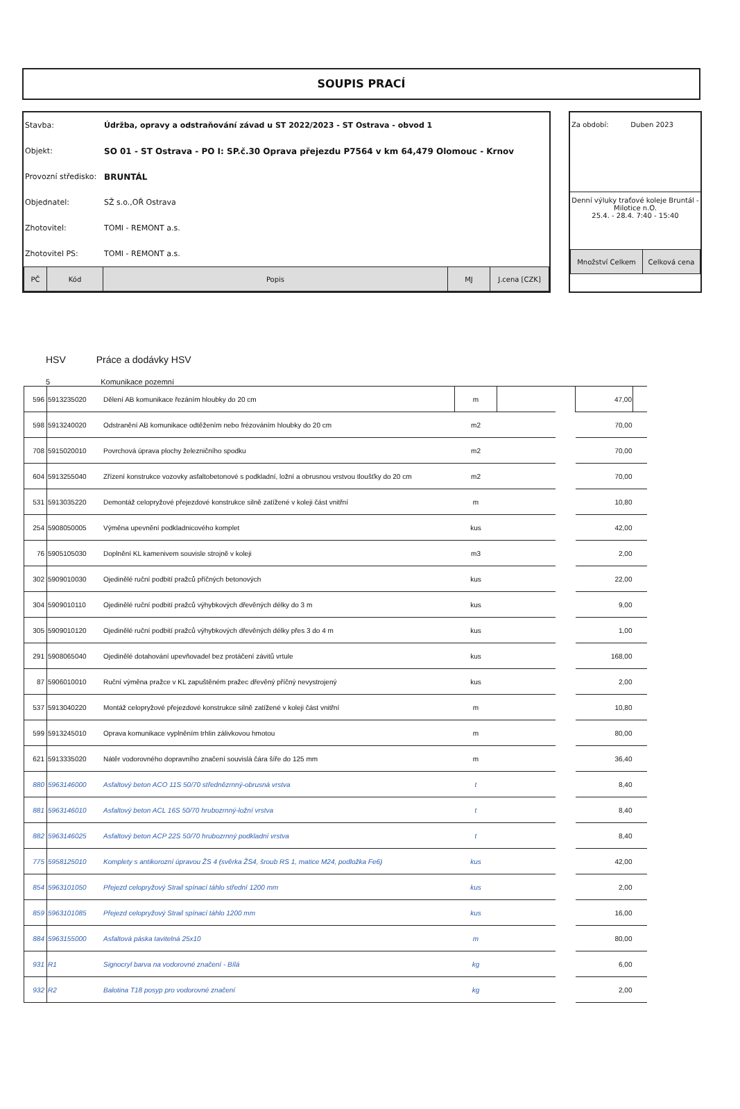SOUPIS PRACÍ
| Stavba: | Údržba, opravy a odstraňování závad u ST 2022/2023 - ST Ostrava - obvod 1 |
| Objekt: | SO 01 - ST Ostrava - PO I: SP.č.30 Oprava přejezdu P7564 v km 64,479 Olomouc - Krnov |
| Provozní středisko: | BRUNTÁL |
| Objednatel: | SŽ s.o.,OŘ Ostrava |
| Zhotovitel: | TOMI - REMONT a.s. |
| Zhotovitel PS: | TOMI - REMONT a.s. |
| PČ | Kód | Popis | MJ | J.cena [CZK] |
| --- | --- | --- | --- | --- |
Za období: Duben 2023
Denní výluky traťové koleje Bruntál - Milotice n.O.
25.4. - 28.4. 7:40 - 15:40
| Množství Celkem | Celková cena |
| --- | --- |
HSV Práce a dodávky HSV
5 Komunikace pozemní
| 596 | 5913235020 | Dělení AB komunikace řezáním hloubky do 20 cm | m | | | 47,00 | |
| 598 | 5913240020 | Odstranění AB komunikace odtěžením nebo frézováním hloubky do 20 cm | m2 | | | 70,00 | |
| 708 | 5915020010 | Povrchová úprava plochy železničního spodku | m2 | | | 70,00 | |
| 604 | 5913255040 | Zřízení konstrukce vozovky asfaltobetonové s podkladní, ložní a obrusnou vrstvou tloušťky do 20 cm | m2 | | | 70,00 | |
| 531 | 5913035220 | Demontáž celopryžové přejezdové konstrukce silně zatížené v koleji část vnitřní | m | | | 10,80 | |
| 254 | 5908050005 | Výměna upevnění podkladnicového komplet | kus | | | 42,00 | |
| 76 | 5905105030 | Doplnění KL kamenivem souvisle strojně v koleji | m3 | | | 2,00 | |
| 302 | 5909010030 | Ojedinělé ruční podbití pražců příčných betonových | kus | | | 22,00 | |
| 304 | 5909010110 | Ojedinělé ruční podbití pražců výhybkových dřevěných délky do 3 m | kus | | | 9,00 | |
| 305 | 5909010120 | Ojedinělé ruční podbití pražců výhybkových dřevěných délky přes 3 do 4 m | kus | | | 1,00 | |
| 291 | 5908065040 | Ojedinělé dotahování upevňovadel bez protáčení závitů vrtule | kus | | | 168,00 | |
| 87 | 5906010010 | Ruční výměna pražce v KL zapuštěném pražec dřevěný příčný nevystrojený | kus | | | 2,00 | |
| 537 | 5913040220 | Montáž celopryžové přejezdové konstrukce silně zatížené v koleji část vnitřní | m | | | 10,80 | |
| 599 | 5913245010 | Oprava komunikace vyplněním trhlin zálivkovou hmotou | m | | | 80,00 | |
| 621 | 5913335020 | Nátěr vodorovného dopravního značení souvislá čára šíře do 125 mm | m | | | 36,40 | |
| 880 | 5963146000 | Asfaltový beton ACO 11S 50/70 střednězrnný-obrusná vrstva | t | | | 8,40 | |
| 881 | 5963146010 | Asfaltový beton ACL 16S 50/70 hrubozrnný-ložní vrstva | t | | | 8,40 | |
| 882 | 5963146025 | Asfaltový beton ACP 22S 50/70 hrubozrnný podkladní vrstva | t | | | 8,40 | |
| 775 | 5958125010 | Komplety s antikorozní úpravou ŽS 4 (svěrka ŽS4, šroub RS 1, matice M24, podložka Fe6) | kus | | | 42,00 | |
| 854 | 5963101050 | Přejezd celopryžový Strail spínací táhlo střední 1200 mm | kus | | | 2,00 | |
| 859 | 5963101085 | Přejezd celopryžový Strail spínací táhlo 1200 mm | kus | | | 16,00 | |
| 884 | 5963155000 | Asfaltová páska tavitelná 25x10 | m | | | 80,00 | |
| 931 | R1 | Signocryl barva na vodorovné značení - Bílá | kg | | | 6,00 | |
| 932 | R2 | Balotina T18 posyp pro vodorovné značení | kg | | | 2,00 | |